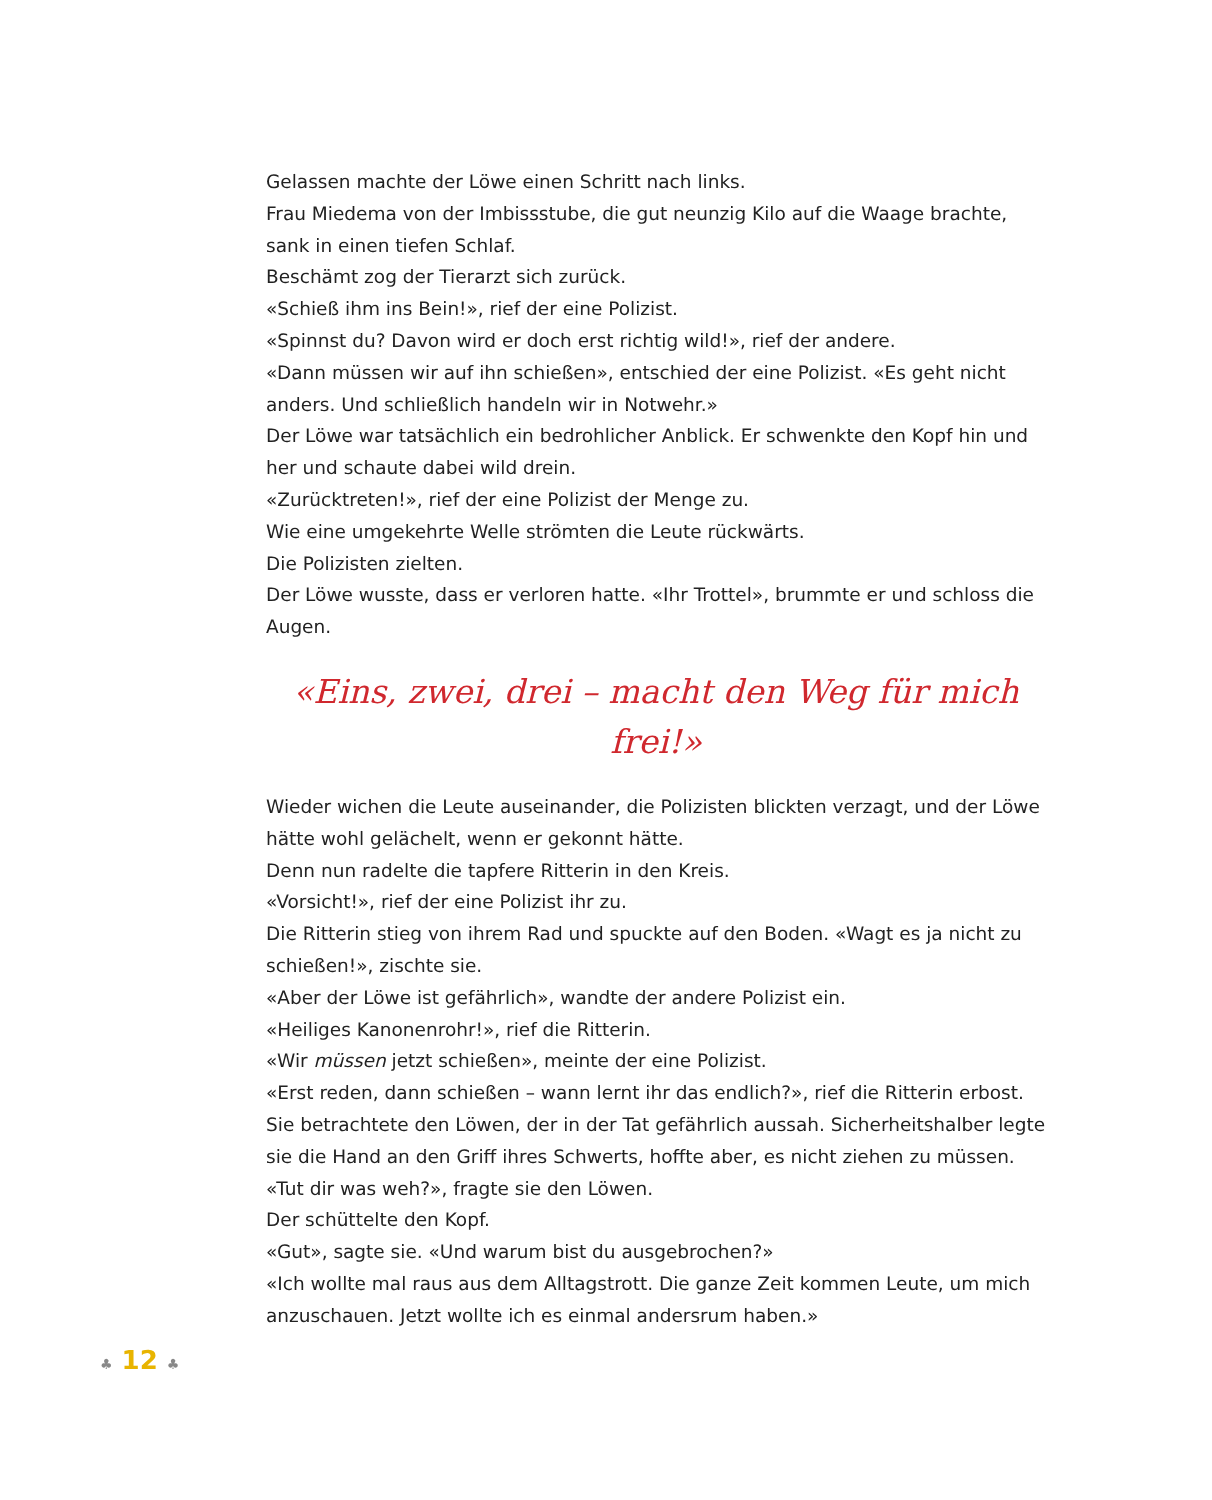Gelassen machte der Löwe einen Schritt nach links.
Frau Miedema von der Imbissstube, die gut neunzig Kilo auf die Waage brachte, sank in einen tiefen Schlaf.
Beschämt zog der Tierarzt sich zurück.
«Schieß ihm ins Bein!», rief der eine Polizist.
«Spinnst du? Davon wird er doch erst richtig wild!», rief der andere.
«Dann müssen wir auf ihn schießen», entschied der eine Polizist. «Es geht nicht anders. Und schließlich handeln wir in Notwehr.»
Der Löwe war tatsächlich ein bedrohlicher Anblick. Er schwenkte den Kopf hin und her und schaute dabei wild drein.
«Zurücktreten!», rief der eine Polizist der Menge zu.
Wie eine umgekehrte Welle strömten die Leute rückwärts.
Die Polizisten zielten.
Der Löwe wusste, dass er verloren hatte. «Ihr Trottel», brummte er und schloss die Augen.
«Eins, zwei, drei – macht den Weg für mich frei!»
Wieder wichen die Leute auseinander, die Polizisten blickten verzagt, und der Löwe hätte wohl gelächelt, wenn er gekonnt hätte.
Denn nun radelte die tapfere Ritterin in den Kreis.
«Vorsicht!», rief der eine Polizist ihr zu.
Die Ritterin stieg von ihrem Rad und spuckte auf den Boden. «Wagt es ja nicht zu schießen!», zischte sie.
«Aber der Löwe ist gefährlich», wandte der andere Polizist ein.
«Heiliges Kanonenrohr!», rief die Ritterin.
«Wir müssen jetzt schießen», meinte der eine Polizist.
«Erst reden, dann schießen – wann lernt ihr das endlich?», rief die Ritterin erbost.
Sie betrachtete den Löwen, der in der Tat gefährlich aussah. Sicherheitshalber legte sie die Hand an den Griff ihres Schwerts, hoffte aber, es nicht ziehen zu müssen.
«Tut dir was weh?», fragte sie den Löwen.
Der schüttelte den Kopf.
«Gut», sagte sie. «Und warum bist du ausgebrochen?»
«Ich wollte mal raus aus dem Alltagstrott. Die ganze Zeit kommen Leute, um mich anzuschauen. Jetzt wollte ich es einmal andersrum haben.»
♣ 12 ♣